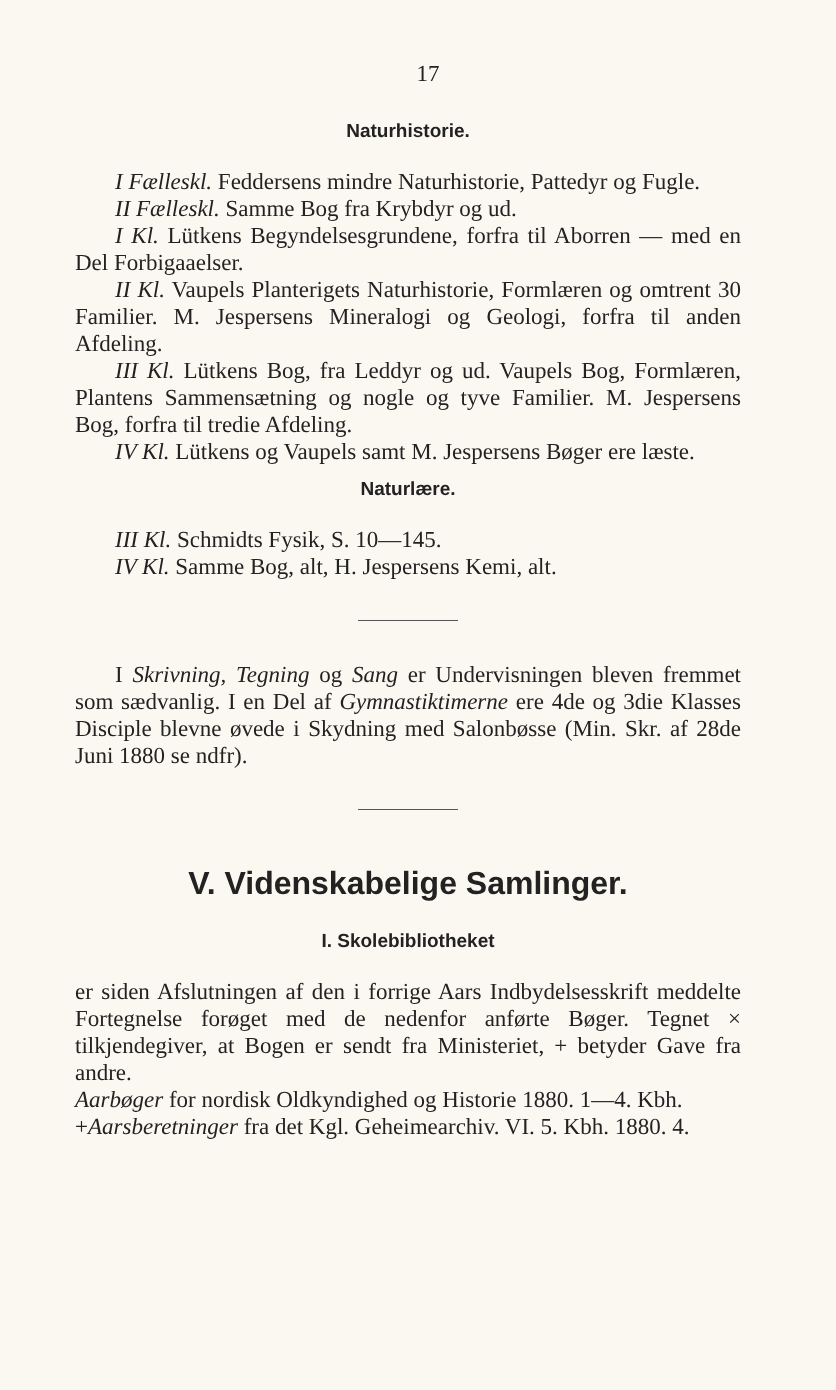17
Naturhistorie.
I Fælleskl. Feddersens mindre Naturhistorie, Pattedyr og Fugle.
II Fælleskl. Samme Bog fra Krybdyr og ud.
I Kl. Lütkens Begyndelsesgrundene, forfra til Aborren — med en Del Forbigaaelser.
II Kl. Vaupels Planterigets Naturhistorie, Formlæren og omtrent 30 Familier. M. Jespersens Mineralogi og Geologi, forfra til anden Afdeling.
III Kl. Lütkens Bog, fra Leddyr og ud. Vaupels Bog, Formlæren, Plantens Sammensætning og nogle og tyve Familier. M. Jespersens Bog, forfra til tredie Afdeling.
IV Kl. Lütkens og Vaupels samt M. Jespersens Bøger ere læste.
Naturlære.
III Kl. Schmidts Fysik, S. 10—145.
IV Kl. Samme Bog, alt, H. Jespersens Kemi, alt.
I Skrivning, Tegning og Sang er Undervisningen bleven fremmet som sædvanlig. I en Del af Gymnastiktimerne ere 4de og 3die Klasses Disciple blevne øvede i Skydning med Salonbøsse (Min. Skr. af 28de Juni 1880 se ndfr).
V. Videnskabelige Samlinger.
I. Skolebibliotheket
er siden Afslutningen af den i forrige Aars Indbydelsesskrift meddelte Fortegnelse forøget med de nedenfor anførte Bøger. Tegnet × tilkjendegiver, at Bogen er sendt fra Ministeriet, + betyder Gave fra andre.
Aarbøger for nordisk Oldkyndighed og Historie 1880. 1—4. Kbh.
+Aarsberetninger fra det Kgl. Geheimearchiv. VI. 5. Kbh. 1880. 4.